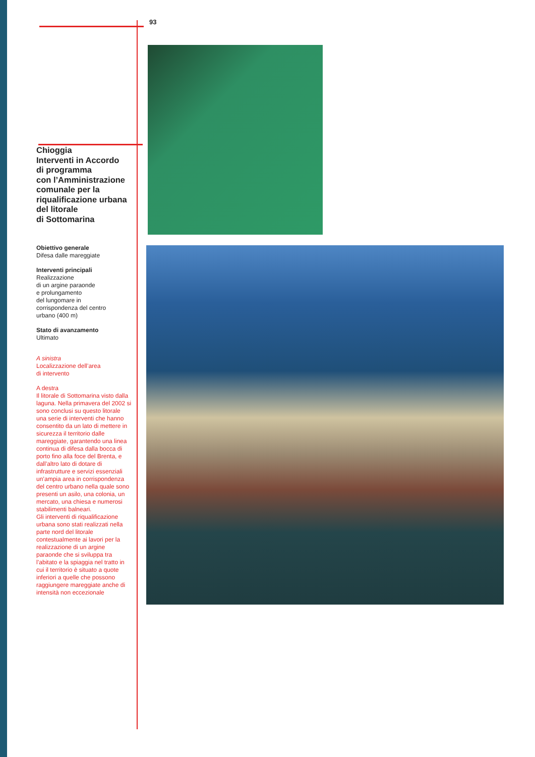93
Chioggia
Interventi in Accordo
di programma
con l’Amministrazione
comunale per la
riqualificazione urbana
del litorale
di Sottomarina
Obiettivo generale
Difesa dalle mareggiate
Interventi principali
Realizzazione
di un argine paraonde
e prolungamento
del lungomare in
corrispondenza del centro
urbano (400 m)
Stato di avanzamento
Ultimato
A sinistra
Localizzazione dell’area
di intervento
A destra
Il litorale di Sottomarina visto dalla laguna. Nella primavera del 2002 si sono conclusi su questo litorale una serie di interventi che hanno consentito da un lato di mettere in sicurezza il territorio dalle mareggiate, garantendo una linea continua di difesa dalla bocca di porto fino alla foce del Brenta, e dall’altro lato di dotare di infrastrutture e servizi essenziali un’ampia area in corrispondenza del centro urbano nella quale sono presenti un asilo, una colonia, un mercato, una chiesa e numerosi stabilimenti balneari.
Gli interventi di riqualificazione urbana sono stati realizzati nella parte nord del litorale contestualmente ai lavori per la realizzazione di un argine paraonde che si sviluppa tra l’abitato e la spiaggia nel tratto in cui il territorio è situato a quote inferiori a quelle che possono raggiungere mareggiate anche di intensità non eccezionale